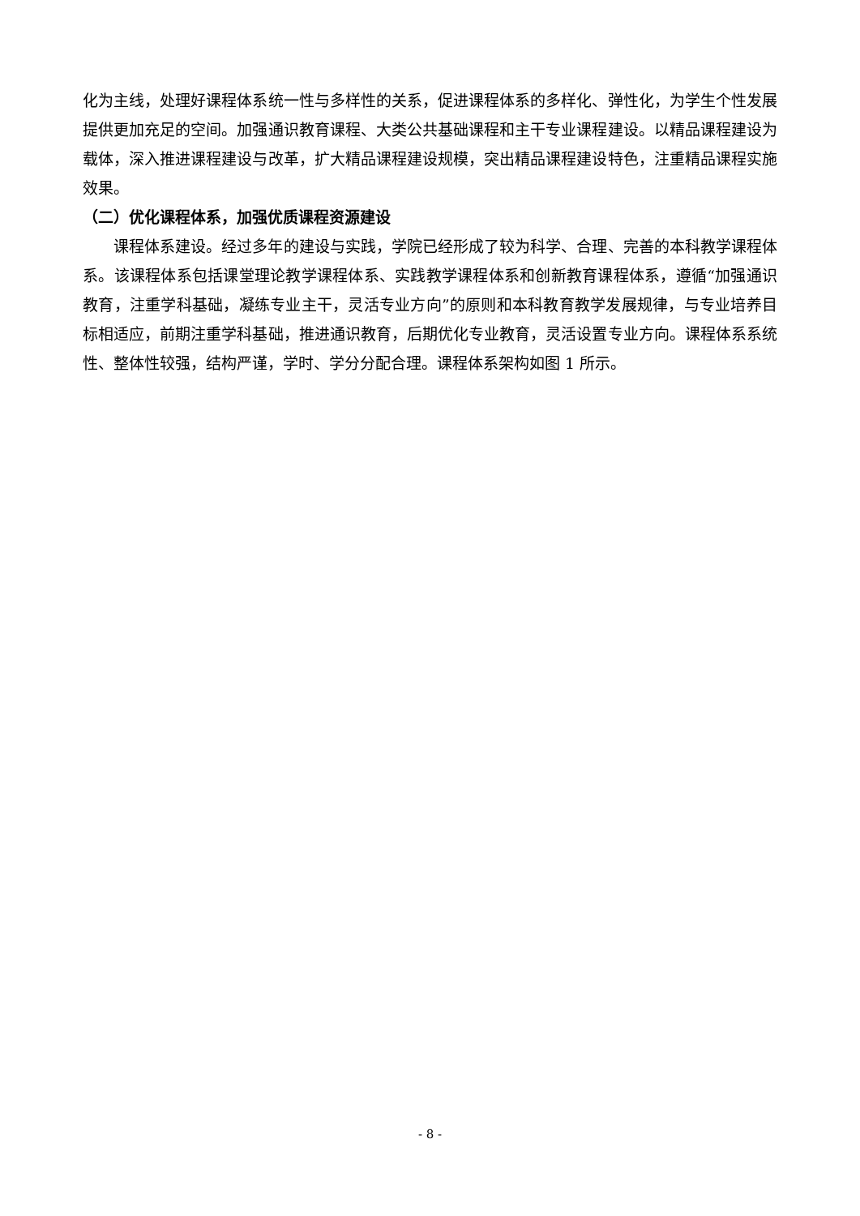化为主线，处理好课程体系统一性与多样性的关系，促进课程体系的多样化、弹性化，为学生个性发展提供更加充足的空间。加强通识教育课程、大类公共基础课程和主干专业课程建设。以精品课程建设为载体，深入推进课程建设与改革，扩大精品课程建设规模，突出精品课程建设特色，注重精品课程实施效果。
（二）优化课程体系，加强优质课程资源建设
课程体系建设。经过多年的建设与实践，学院已经形成了较为科学、合理、完善的本科教学课程体系。该课程体系包括课堂理论教学课程体系、实践教学课程体系和创新教育课程体系，遵循“加强通识教育，注重学科基础，凝练专业主干，灵活专业方向”的原则和本科教育教学发展规律，与专业培养目标相适应，前期注重学科基础，推进通识教育，后期优化专业教育，灵活设置专业方向。课程体系系统性、整体性较强，结构严谨，学时、学分分配合理。课程体系架构如图 1 所示。
- 8 -